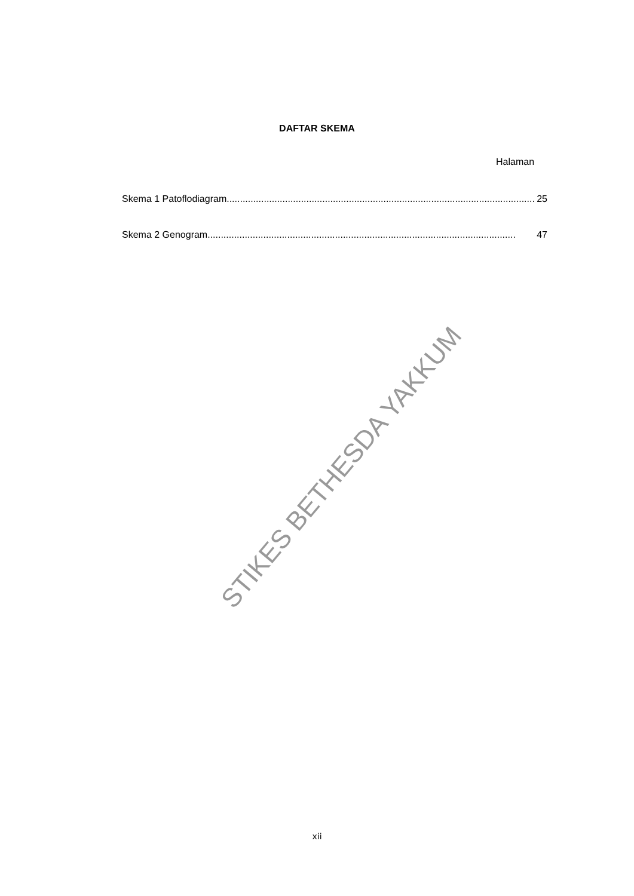DAFTAR SKEMA
Halaman
Skema 1 Patoflodiagram.................................................................................................................... 25
Skema 2 Genogram.................................................................................................................... 47
STIKES BETHESDA YAKKUM
xii